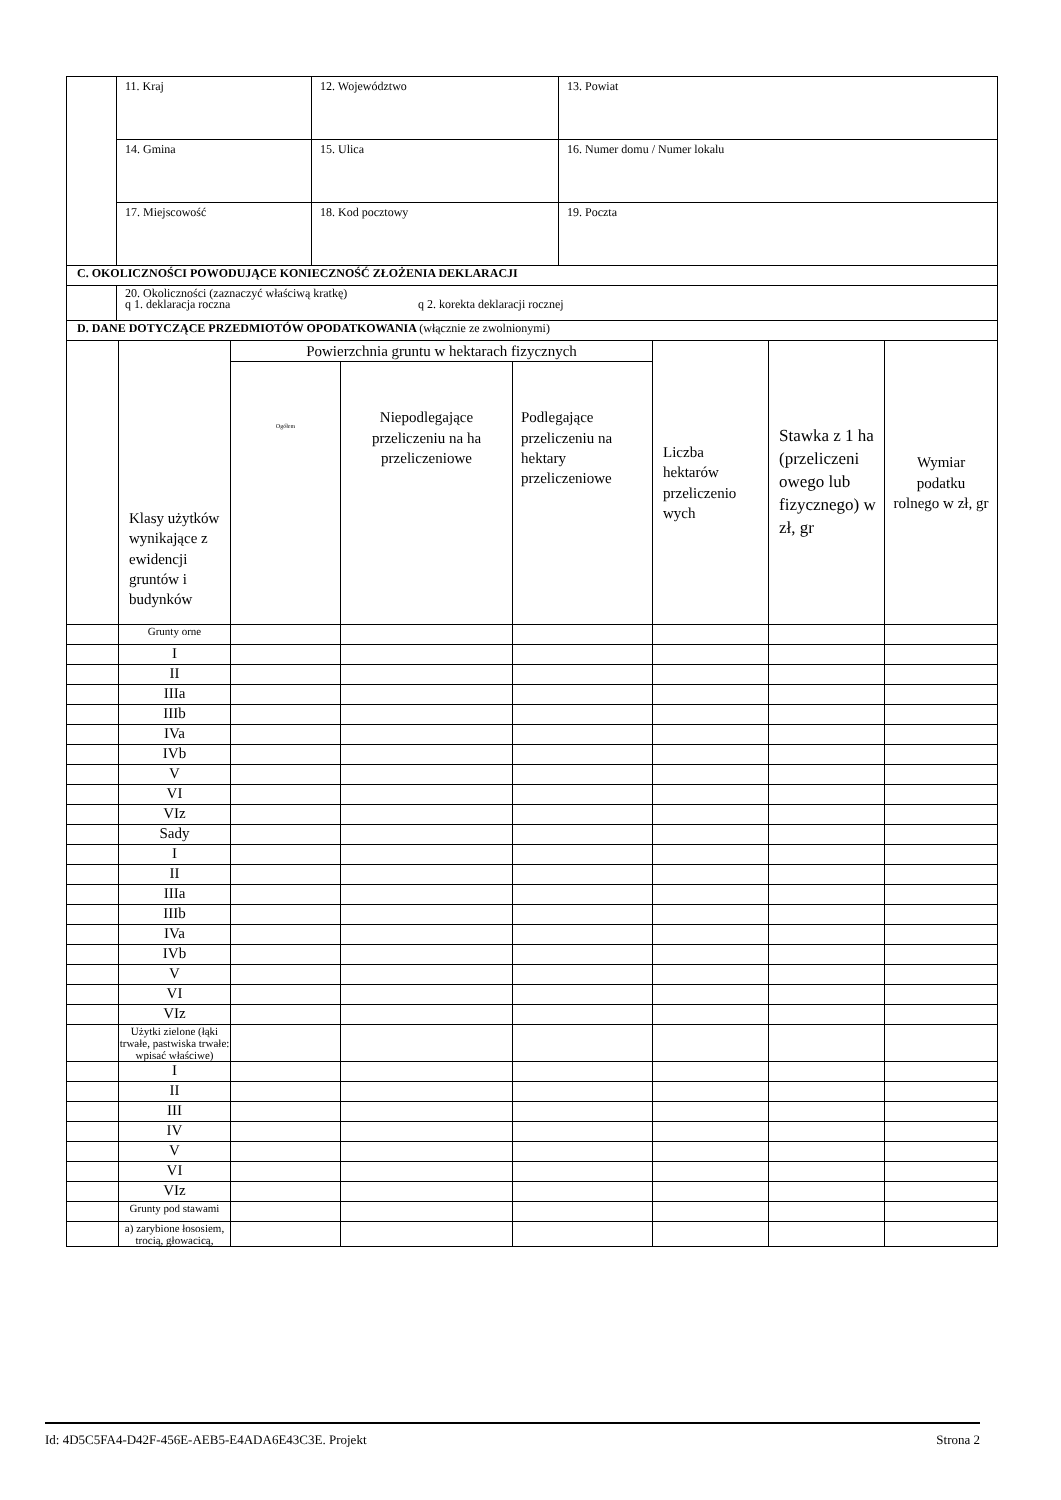| | 11. Kraj | 12. Województwo | 13. Powiat |
| | 14. Gmina | 15. Ulica | 16. Numer domu / Numer lokalu |
| | 17. Miejscowość | 18. Kod pocztowy | 19. Poczta |
| C. OKOLICZNOŚCI POWODUJĄCE KONIECZNOŚĆ ZŁOŻENIA DEKLARACJI | | | |
| | 20. Okoliczności (zaznaczyć właściwą kratkę) q 1. deklaracja roczna q 2. korekta deklaracji rocznej | | |
| D. DANE DOTYCZĄCE PRZEDMIOTÓW OPODATKOWANIA (włącznie ze zwolnionymi) | | | |
| | Klasy użytków wynikające z ewidencji gruntów i budynków | Powierzchnia gruntu w hektarach fizycznych | | | Liczba hektarów przeliczenio wych | Stawka z 1 ha (przeliczeni owego lub fizycznego) w zł, gr | Wymiar podatku rolnego w zł, gr |
| --- | --- | --- | --- | --- | --- | --- | --- |
| | | Ogółem | Niepodlegające przeliczeniu na ha przeliczeniowe | Podlegające przeliczeniu na hektary przeliczeniowe | | | |
| | Grunty orne | | | | | | |
| | I | | | | | | |
| | II | | | | | | |
| | IIIa | | | | | | |
| | IIIb | | | | | | |
| | IVa | | | | | | |
| | IVb | | | | | | |
| | V | | | | | | |
| | VI | | | | | | |
| | VIz | | | | | | |
| | Sady | | | | | | |
| | I | | | | | | |
| | II | | | | | | |
| | IIIa | | | | | | |
| | IIIb | | | | | | |
| | IVa | | | | | | |
| | IVb | | | | | | |
| | V | | | | | | |
| | VI | | | | | | |
| | VIz | | | | | | |
| | Użytki zielone (łąki trwałe, pastwiska trwałe: wpisać właściwe) | | | | | | |
| | I | | | | | | |
| | II | | | | | | |
| | III | | | | | | |
| | IV | | | | | | |
| | V | | | | | | |
| | VI | | | | | | |
| | VIz | | | | | | |
| | Grunty pod stawami | | | | | | |
| | a) zarybione łososiem, trocią, głowacicą, | | | | | | |
Id: 4D5C5FA4-D42F-456E-AEB5-E4ADA6E43C3E. Projekt Strona 2